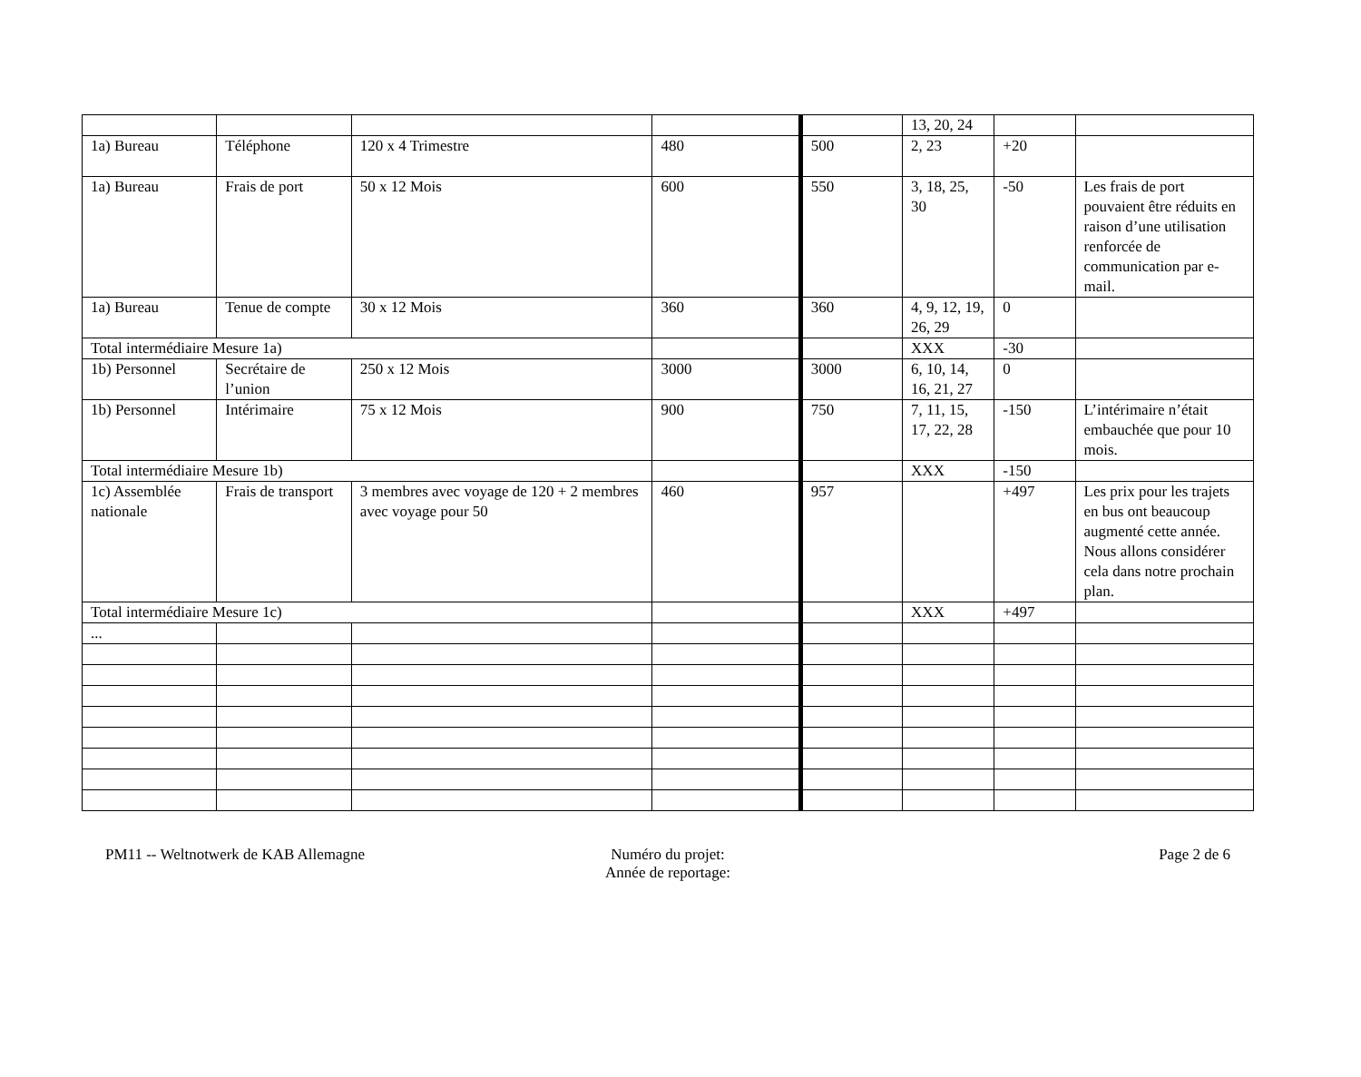| | | | | | 13, 20, 24 | | |
| 1a) Bureau | Téléphone | 120 x 4 Trimestre | 480 | 500 | 2, 23 | +20 | |
| 1a) Bureau | Frais de port | 50 x 12 Mois | 600 | 550 | 3, 18, 25, 30 | -50 | Les frais de port pouvaient être réduits en raison d’une utilisation renforcée de communication par e-mail. |
| 1a) Bureau | Tenue de compte | 30 x 12 Mois | 360 | 360 | 4, 9, 12, 19, 26, 29 | 0 | |
| Total intermédiaire Mesure 1a) | | | | | XXX | -30 | |
| 1b) Personnel | Secrétaire de l’union | 250 x 12 Mois | 3000 | 3000 | 6, 10, 14, 16, 21, 27 | 0 | |
| 1b) Personnel | Intérimaire | 75 x 12 Mois | 900 | 750 | 7, 11, 15, 17, 22, 28 | -150 | L’intérimaire n’était embauchée que pour 10 mois. |
| Total intermédiaire Mesure 1b) | | | | | XXX | -150 | |
| 1c) Assemblée nationale | Frais de transport | 3 membres avec voyage de 120 + 2 membres avec voyage pour 50 | 460 | 957 | | +497 | Les prix pour les trajets en bus ont beaucoup augmenté cette année. Nous allons considérer cela dans notre prochain plan. |
| Total intermédiaire Mesure 1c) | | | | | XXX | +497 | |
| ... | | | | | | | |
PM11 -- Weltnotwerk de KAB Allemagne
Numéro du projet:
Année de reportage:
Page 2 de 6